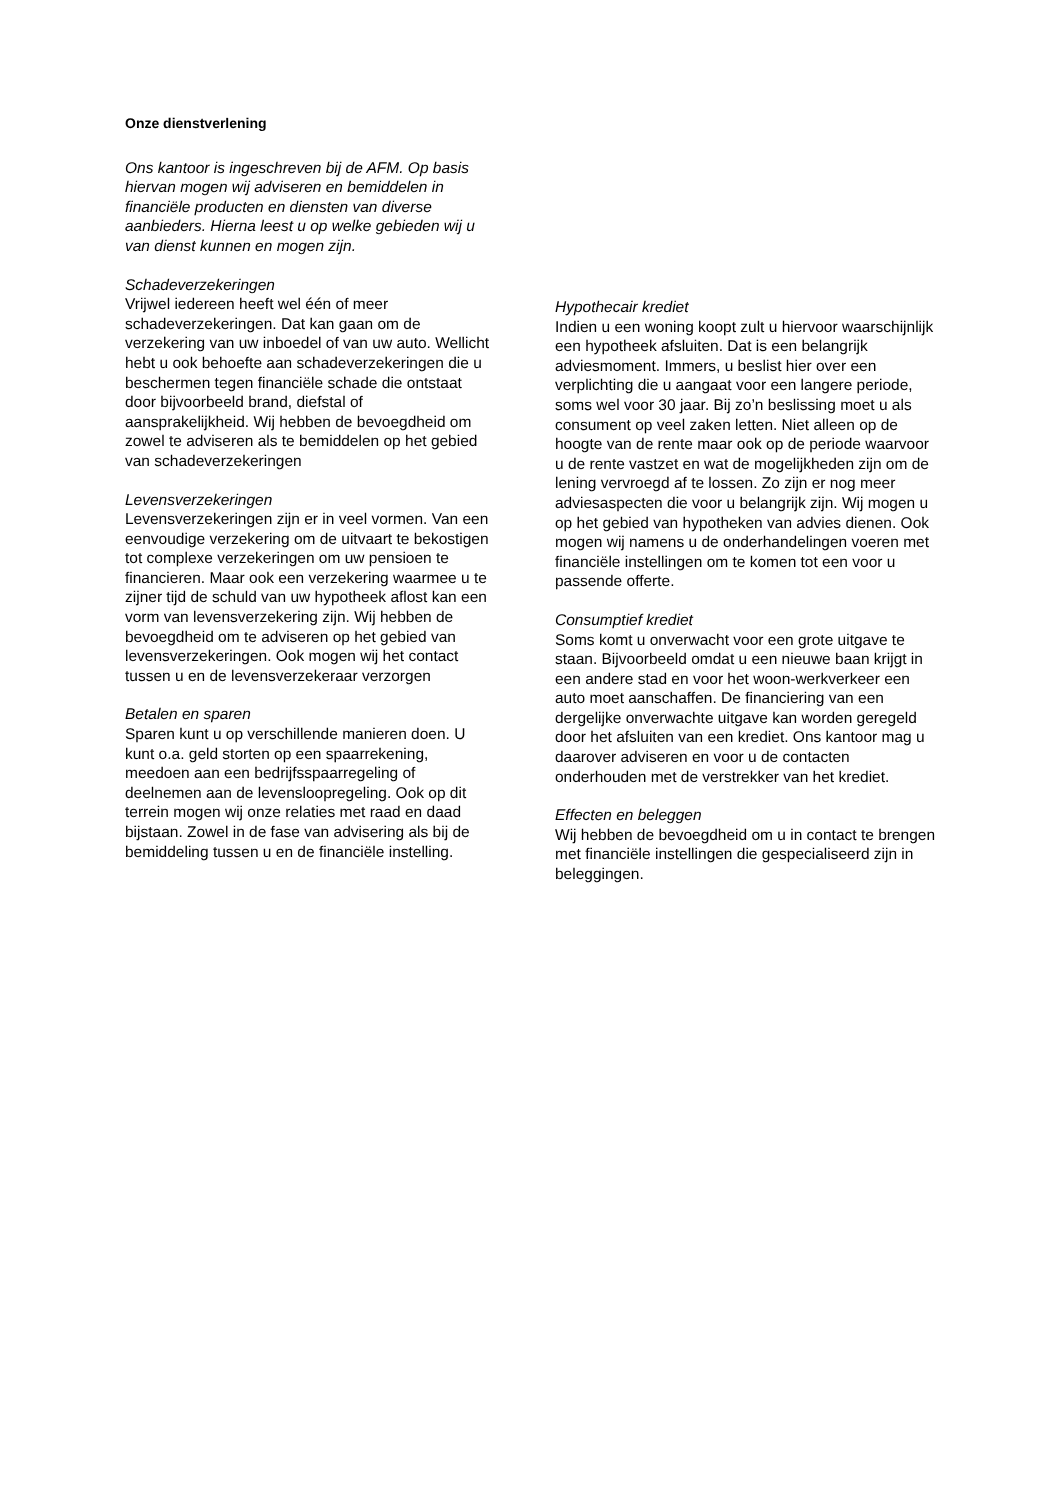Onze dienstverlening
Ons kantoor is ingeschreven bij de AFM. Op basis hiervan mogen wij adviseren en bemiddelen in financiële producten en diensten van diverse aanbieders. Hierna leest u op welke gebieden wij u van dienst kunnen en mogen zijn.
Schadeverzekeringen
Vrijwel iedereen heeft wel één of meer schadeverzekeringen. Dat kan gaan om de verzekering van uw inboedel of van uw auto. Wellicht hebt u ook behoefte aan schadeverzekeringen die u beschermen tegen financiële schade die ontstaat door bijvoorbeeld brand, diefstal of aansprakelijkheid. Wij hebben de bevoegdheid om zowel te adviseren als te bemiddelen op het gebied van schadeverzekeringen
Levensverzekeringen
Levensverzekeringen zijn er in veel vormen. Van een eenvoudige verzekering om de uitvaart te bekostigen tot complexe verzekeringen om uw pensioen te financieren. Maar ook een verzekering waarmee u te zijner tijd de schuld van uw hypotheek aflost kan een vorm van levensverzekering zijn. Wij hebben de bevoegdheid om te adviseren op het gebied van levensverzekeringen. Ook mogen wij het contact tussen u en de levensverzekeraar verzorgen
Betalen en sparen
Sparen kunt u op verschillende manieren doen. U kunt o.a. geld storten op een spaarrekening, meedoen aan een bedrijfsspaarregeling of deelnemen aan de levensloopregeling. Ook op dit terrein mogen wij onze relaties met raad en daad bijstaan. Zowel in de fase van advisering als bij de bemiddeling tussen u en de financiële instelling.
Hypothecair krediet
Indien u een woning koopt zult u hiervoor waarschijnlijk een hypotheek afsluiten. Dat is een belangrijk adviesmoment. Immers, u beslist hier over een verplichting die u aangaat voor een langere periode, soms wel voor 30 jaar. Bij zo’n beslissing moet u als consument op veel zaken letten. Niet alleen op de hoogte van de rente maar ook op de periode waarvoor u de rente vastzet en wat de mogelijkheden zijn om de lening vervroegd af te lossen. Zo zijn er nog meer adviesaspecten die voor u belangrijk zijn. Wij mogen u op het gebied van hypotheken van advies dienen. Ook mogen wij namens u de onderhandelingen voeren met financiële instellingen om te komen tot een voor u passende offerte.
Consumptief krediet
Soms komt u onverwacht voor een grote uitgave te staan. Bijvoorbeeld omdat u een nieuwe baan krijgt in een andere stad en voor het woon-werkverkeer een auto moet aanschaffen. De financiering van een dergelijke onverwachte uitgave kan worden geregeld door het afsluiten van een krediet. Ons kantoor mag u daarover adviseren en voor u de contacten onderhouden met de verstrekker van het krediet.
Effecten en beleggen
Wij hebben de bevoegdheid om u in contact te brengen met financiële instellingen die gespecialiseerd zijn in beleggingen.